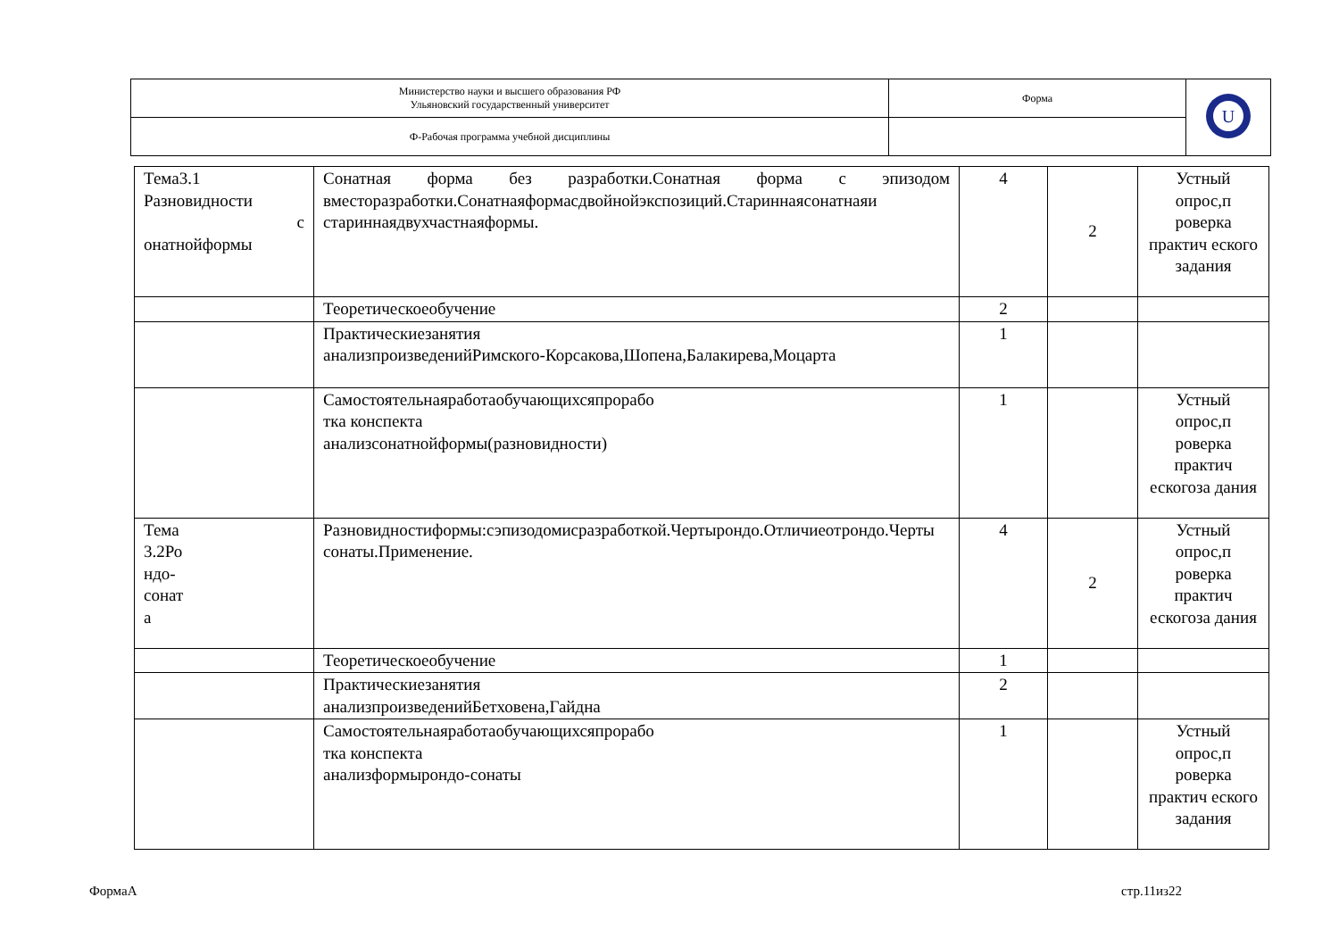| Министерство науки и высшего образования РФ Ульяновский государственный университет | Форма | U |
| Ф-Рабочая программа учебной дисциплины | | |
| Тема3.1 Разновидности с онатнойформы | Сонатная форма без разработки.Сонатная форма с эпизодом вместоразработки.Сонатнаяформасдвойнойэкспозиций.Стариннаясонатнаяи стариннаядвухчастнаяформы. | 4 | 2 | Устный опрос,п роверка практич еского задания |
| | Теоретическоеобучение | 2 | | |
| | Практическиезанятия анализпроизведенийРимского-Корсакова,Шопена,Балакирева,Моцарта | 1 | | |
| | Самостоятельнаяработаобучающихсяпрорабо тка конспекта анализсонатнойформы(разновидности) | 1 | | Устный опрос,п роверка практич ескогоза дания |
| Тема 3.2Ро ндо- сонат а | Разновидностиформы:сэпизодомисразработкой.Чертырондо.Отличиеотрондо.Черты сонаты.Применение. | 4 | 2 | Устный опрос,п роверка практич ескогоза дания |
| | Теоретическоеобучение | 1 | | |
| | Практическиезанятия анализпроизведенийБетховена,Гайдна | 2 | | |
| | Самостоятельнаяработаобучающихсяпрорабо тка конспекта анализформырондо-сонаты | 1 | | Устный опрос,п роверка практич еского задания |
ФормаА стр.11из22